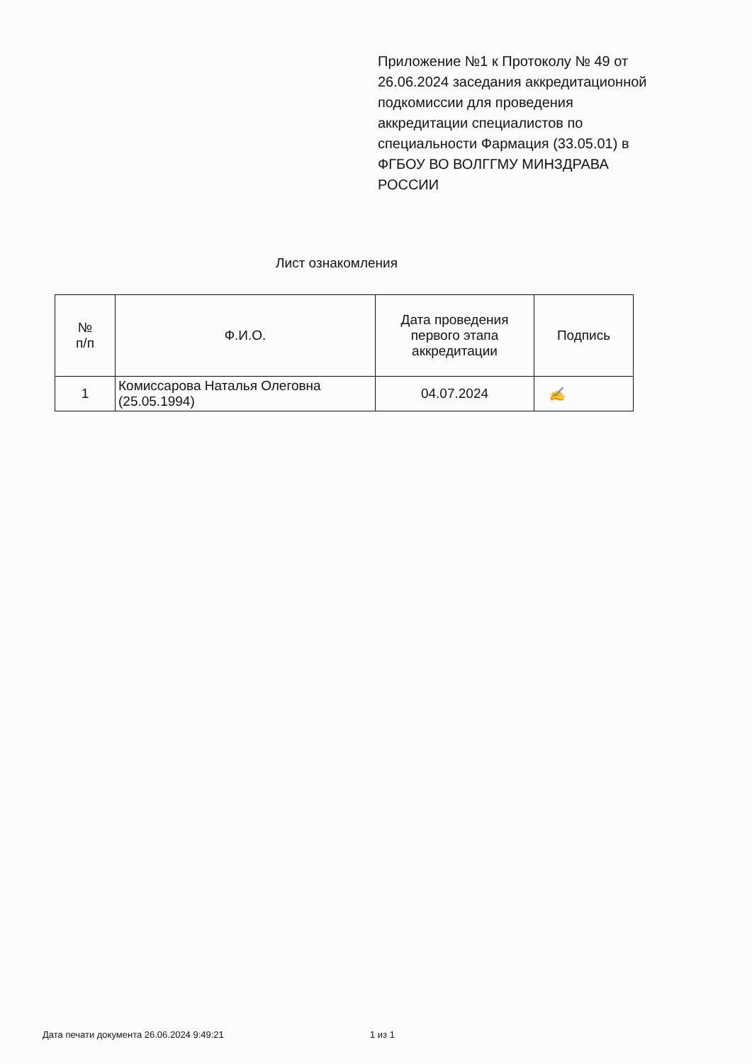Приложение №1 к Протоколу № 49 от 26.06.2024 заседания аккредитационной подкомиссии для проведения аккредитации специалистов по специальности Фармация (33.05.01) в ФГБОУ ВО ВОЛГГМУ МИНЗДРАВА РОССИИ
Лист ознакомления
| № п/п | Ф.И.О. | Дата проведения первого этапа аккредитации | Подпись |
| --- | --- | --- | --- |
| 1 | Комиссарова Наталья Олеговна (25.05.1994) | 04.07.2024 | ✍ |
Дата печати документа 26.06.2024 9:49:21
1 из 1